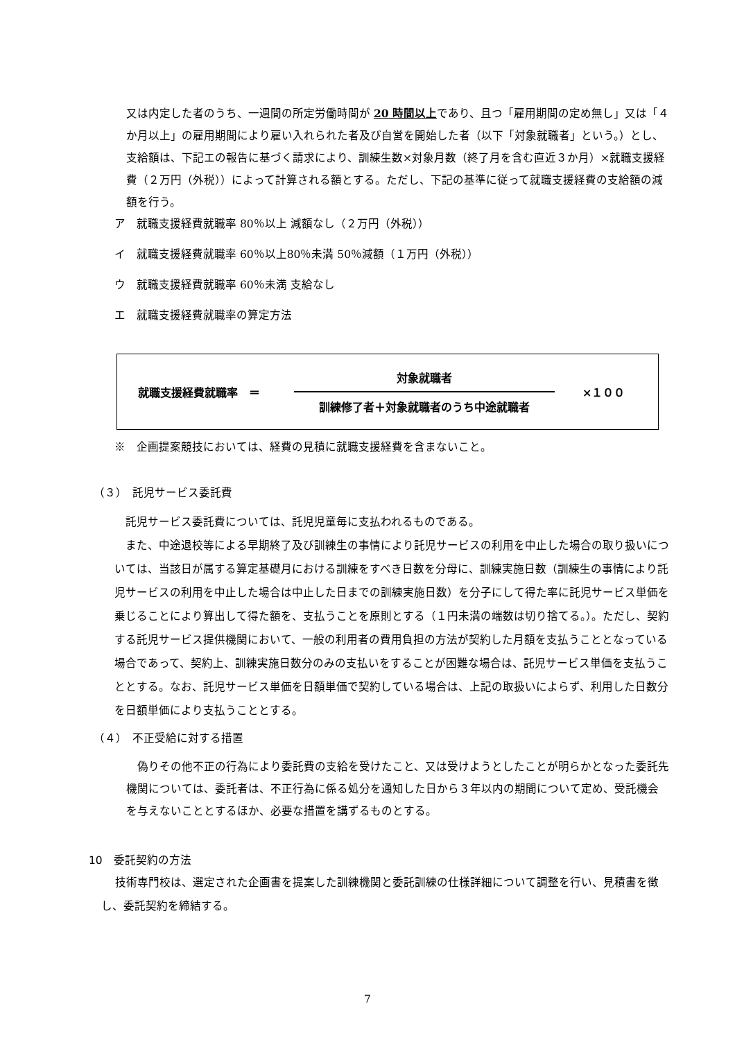又は内定した者のうち、一週間の所定労働時間が 20 時間以上であり、且つ「雇用期間の定め無し」又は「４か月以上」の雇用期間により雇い入れられた者及び自営を開始した者（以下「対象就職者」という。）とし、支給額は、下記エの報告に基づく請求により、訓練生数×対象月数（終了月を含む直近３か月）×就職支援経費（２万円（外税））によって計算される額とする。ただし、下記の基準に従って就職支援経費の支給額の減額を行う。
ア　就職支援経費就職率 80％以上 減額なし（２万円（外税））
イ　就職支援経費就職率 60％以上80％未満 50％減額（１万円（外税））
ウ　就職支援経費就職率 60％未満 支給なし
エ　就職支援経費就職率の算定方法
就職支援経費就職率　＝
対象就職者
訓練修了者＋対象就職者のうち中途就職者
×１００
※　企画提案競技においては、経費の見積に就職支援経費を含まないこと。
（３）　託児サービス委託費
　託児サービス委託費については、託児児童毎に支払われるものである。
　また、中途退校等による早期終了及び訓練生の事情により託児サービスの利用を中止した場合の取り扱いについては、当該日が属する算定基礎月における訓練をすべき日数を分母に、訓練実施日数（訓練生の事情により託児サービスの利用を中止した場合は中止した日までの訓練実施日数）を分子にして得た率に託児サービス単価を乗じることにより算出して得た額を、支払うことを原則とする（１円未満の端数は切り捨てる。）。ただし、契約する託児サービス提供機関において、一般の利用者の費用負担の方法が契約した月額を支払うこととなっている場合であって、契約上、訓練実施日数分のみの支払いをすることが困難な場合は、託児サービス単価を支払うこととする。なお、託児サービス単価を日額単価で契約している場合は、上記の取扱いによらず、利用した日数分を日額単価により支払うこととする。
（４）　不正受給に対する措置
　偽りその他不正の行為により委託費の支給を受けたこと、又は受けようとしたことが明らかとなった委託先機関については、委託者は、不正行為に係る処分を通知した日から３年以内の期間について定め、受託機会を与えないこととするほか、必要な措置を講ずるものとする。
10　委託契約の方法
技術専門校は、選定された企画書を提案した訓練機関と委託訓練の仕様詳細について調整を行い、見積書を徴し、委託契約を締結する。
7